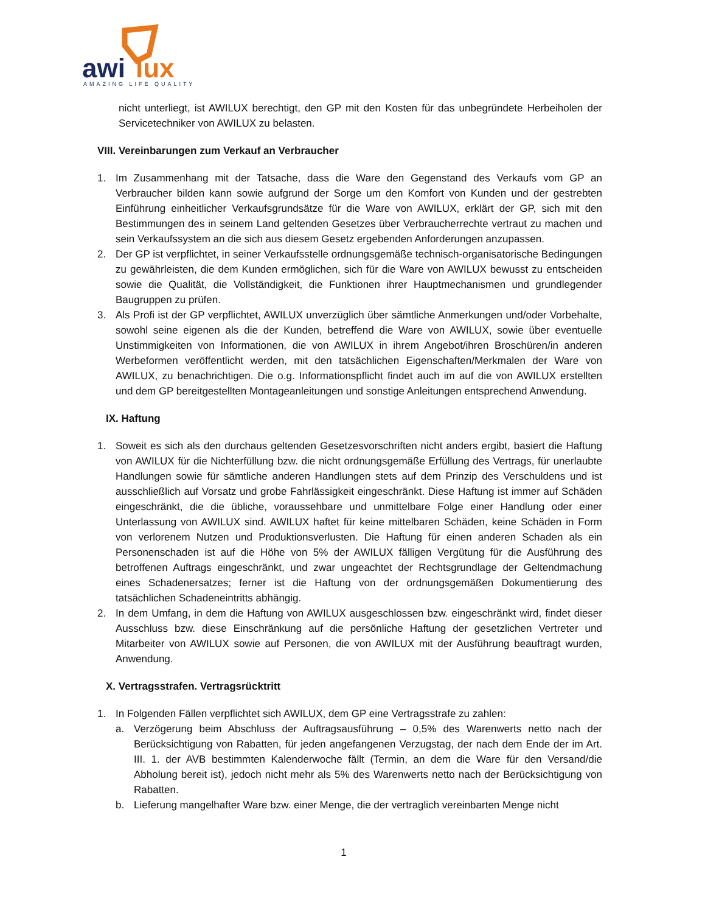awi
lux
AMAZING LIFE QUALITY
nicht unterliegt, ist AWILUX berechtigt, den GP mit den Kosten für das unbegründete Herbeiholen der Servicetechniker von AWILUX zu belasten.
VIII. Vereinbarungen zum Verkauf an Verbraucher
1. Im Zusammenhang mit der Tatsache, dass die Ware den Gegenstand des Verkaufs vom GP an Verbraucher bilden kann sowie aufgrund der Sorge um den Komfort von Kunden und der gestrebten Einführung einheitlicher Verkaufsgrundsätze für die Ware von AWILUX, erklärt der GP, sich mit den Bestimmungen des in seinem Land geltenden Gesetzes über Verbraucherrechte vertraut zu machen und sein Verkaufssystem an die sich aus diesem Gesetz ergebenden Anforderungen anzupassen.
2. Der GP ist verpflichtet, in seiner Verkaufsstelle ordnungsgemäße technisch-organisatorische Bedingungen zu gewährleisten, die dem Kunden ermöglichen, sich für die Ware von AWILUX bewusst zu entscheiden sowie die Qualität, die Vollständigkeit, die Funktionen ihrer Hauptmechanismen und grundlegender Baugruppen zu prüfen.
3. Als Profi ist der GP verpflichtet, AWILUX unverzüglich über sämtliche Anmerkungen und/oder Vorbehalte, sowohl seine eigenen als die der Kunden, betreffend die Ware von AWILUX, sowie über eventuelle Unstimmigkeiten von Informationen, die von AWILUX in ihrem Angebot/ihren Broschüren/in anderen Werbeformen veröffentlicht werden, mit den tatsächlichen Eigenschaften/Merkmalen der Ware von AWILUX, zu benachrichtigen. Die o.g. Informationspflicht findet auch im auf die von AWILUX erstellten und dem GP bereitgestellten Montageanleitungen und sonstige Anleitungen entsprechend Anwendung.
IX. Haftung
1. Soweit es sich als den durchaus geltenden Gesetzesvorschriften nicht anders ergibt, basiert die Haftung von AWILUX für die Nichterfüllung bzw. die nicht ordnungsgemäße Erfüllung des Vertrags, für unerlaubte Handlungen sowie für sämtliche anderen Handlungen stets auf dem Prinzip des Verschuldens und ist ausschließlich auf Vorsatz und grobe Fahrlässigkeit eingeschränkt. Diese Haftung ist immer auf Schäden eingeschränkt, die die übliche, voraussehbare und unmittelbare Folge einer Handlung oder einer Unterlassung von AWILUX sind. AWILUX haftet für keine mittelbaren Schäden, keine Schäden in Form von verlorenem Nutzen und Produktionsverlusten. Die Haftung für einen anderen Schaden als ein Personenschaden ist auf die Höhe von 5% der AWILUX fälligen Vergütung für die Ausführung des betroffenen Auftrags eingeschränkt, und zwar ungeachtet der Rechtsgrundlage der Geltendmachung eines Schadenersatzes; ferner ist die Haftung von der ordnungsgemäßen Dokumentierung des tatsächlichen Schadeneintritts abhängig.
2. In dem Umfang, in dem die Haftung von AWILUX ausgeschlossen bzw. eingeschränkt wird, findet dieser Ausschluss bzw. diese Einschränkung auf die persönliche Haftung der gesetzlichen Vertreter und Mitarbeiter von AWILUX sowie auf Personen, die von AWILUX mit der Ausführung beauftragt wurden, Anwendung.
X. Vertragsstrafen. Vertragsrücktritt
1. In Folgenden Fällen verpflichtet sich AWILUX, dem GP eine Vertragsstrafe zu zahlen:
a. Verzögerung beim Abschluss der Auftragsausführung – 0,5% des Warenwerts netto nach der Berücksichtigung von Rabatten, für jeden angefangenen Verzugstag, der nach dem Ende der im Art. III. 1. der AVB bestimmten Kalenderwoche fällt (Termin, an dem die Ware für den Versand/die Abholung bereit ist), jedoch nicht mehr als 5% des Warenwerts netto nach der Berücksichtigung von Rabatten.
b. Lieferung mangelhafter Ware bzw. einer Menge, die der vertraglich vereinbarten Menge nicht
1